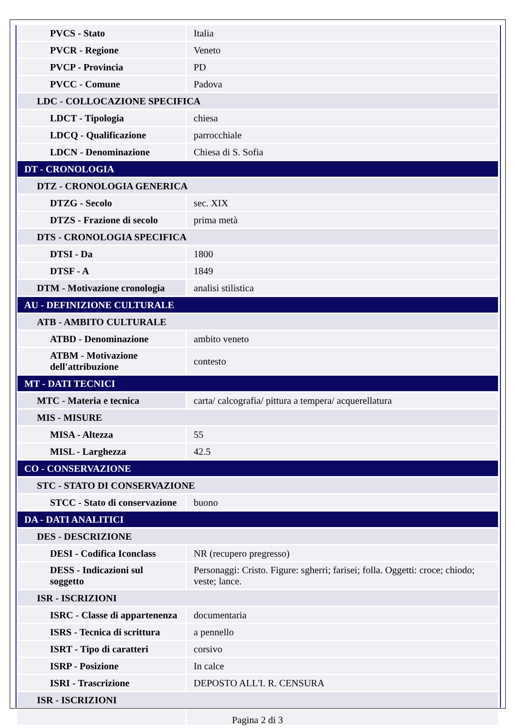| PVCS - Stato | Italia |
| PVCR - Regione | Veneto |
| PVCP - Provincia | PD |
| PVCC - Comune | Padova |
| LDC - COLLOCAZIONE SPECIFICA | |
| LDCT - Tipologia | chiesa |
| LDCQ - Qualificazione | parrocchiale |
| LDCN - Denominazione | Chiesa di S. Sofia |
| DT - CRONOLOGIA | |
| DTZ - CRONOLOGIA GENERICA | |
| DTZG - Secolo | sec. XIX |
| DTZS - Frazione di secolo | prima metà |
| DTS - CRONOLOGIA SPECIFICA | |
| DTSI - Da | 1800 |
| DTSF - A | 1849 |
| DTM - Motivazione cronologia | analisi stilistica |
| AU - DEFINIZIONE CULTURALE | |
| ATB - AMBITO CULTURALE | |
| ATBD - Denominazione | ambito veneto |
| ATBM - Motivazione dell'attribuzione | contesto |
| MT - DATI TECNICI | |
| MTC - Materia e tecnica | carta/ calcografia/ pittura a tempera/ acquerellatura |
| MIS - MISURE | |
| MISA - Altezza | 55 |
| MISL - Larghezza | 42.5 |
| CO - CONSERVAZIONE | |
| STC - STATO DI CONSERVAZIONE | |
| STCC - Stato di conservazione | buono |
| DA - DATI ANALITICI | |
| DES - DESCRIZIONE | |
| DESI - Codifica Iconclass | NR (recupero pregresso) |
| DESS - Indicazioni sul soggetto | Personaggi: Cristo. Figure: sgherri; farisei; folla. Oggetti: croce; chiodo; veste; lance. |
| ISR - ISCRIZIONI | |
| ISRC - Classe di appartenenza | documentaria |
| ISRS - Tecnica di scrittura | a pennello |
| ISRT - Tipo di caratteri | corsivo |
| ISRP - Posizione | In calce |
| ISRI - Trascrizione | DEPOSTO ALL'I. R. CENSURA |
| ISR - ISCRIZIONI | |
Pagina 2 di 3